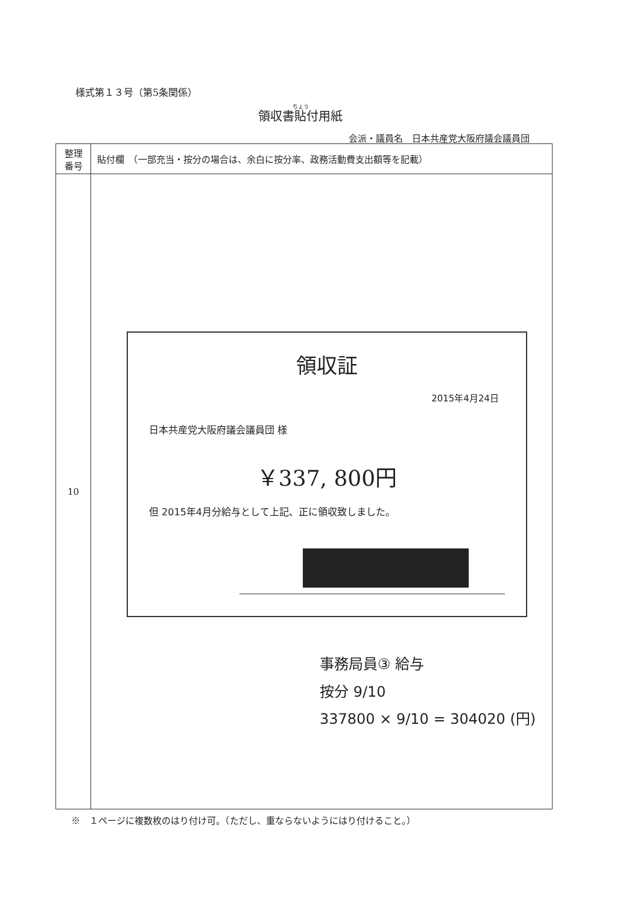様式第１３号（第5条関係）
領収書貼付用紙
会派・議員名　日本共産党大阪府議会議員団
| 整理 番号 | 貼付欄 （一部充当・按分の場合は、余白に按分率、政務活動費支出額等を記載） |
| --- | --- |
| 10 | |
領収証
2015年4月24日
日本共産党大阪府議会議員団 様
￥337, 800円
但 2015年4月分給与として上記、正に領収致しました。
事務局員③ 給与
按分 9/10
337800 × 9/10 = 304020 (円)
※　１ページに複数枚のはり付け可。（ただし、重ならないようにはり付けること。）